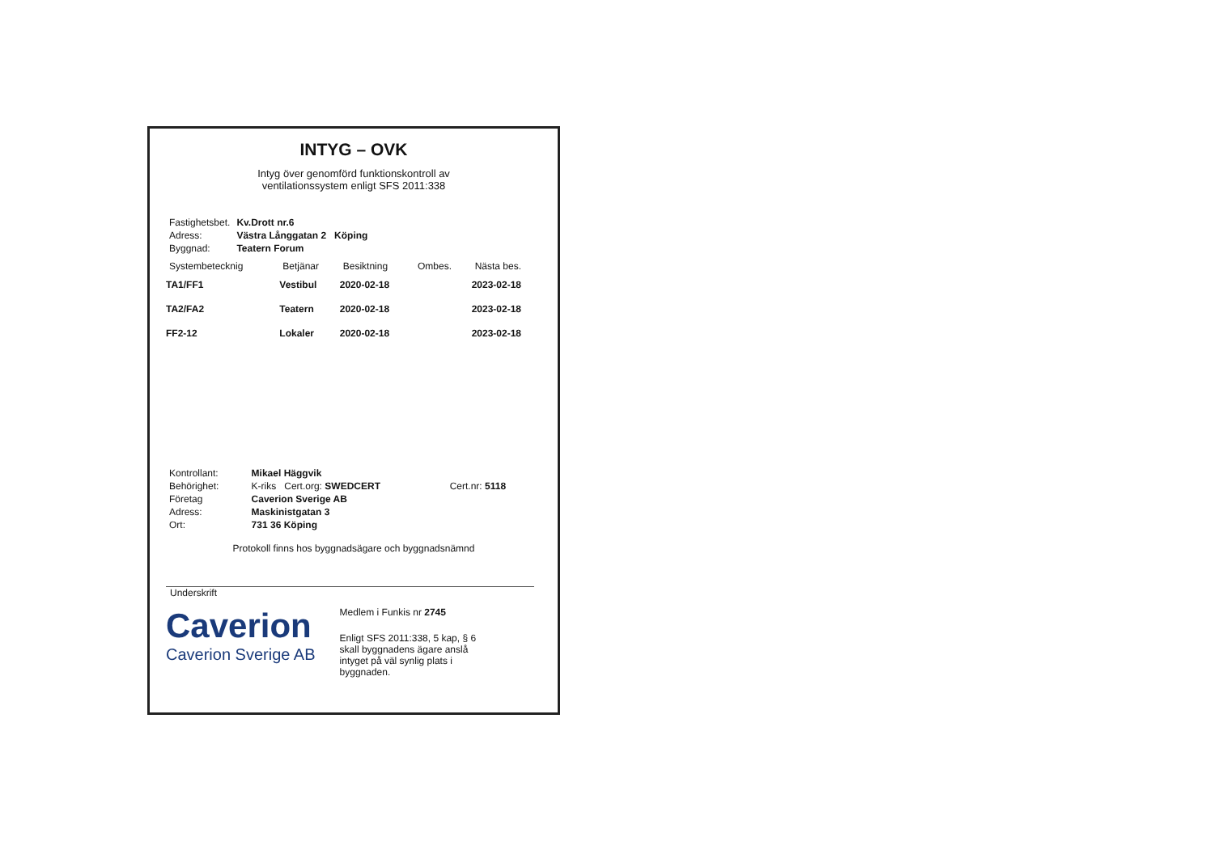INTYG – OVK
Intyg över genomförd funktionskontroll av
ventilationssystem enligt SFS 2011:338
| Fastighetsbet. | Kv.Drott nr.6 |
| Adress: | Västra Långgatan 2 Köping |
| Byggnad: | Teatern Forum |
| Systembetecknig | Betjänar | Besiktning | Ombes. | Nästa bes. |
| --- | --- | --- | --- | --- |
| TA1/FF1 | Vestibul | 2020-02-18 | | 2023-02-18 |
| TA2/FA2 | Teatern | 2020-02-18 | | 2023-02-18 |
| FF2-12 | Lokaler | 2020-02-18 | | 2023-02-18 |
| Kontrollant: | Mikael Häggvik | |
| Behörighet: | K-riks Cert.org: SWEDCERT | Cert.nr: 5118 |
| Företag | Caverion Sverige AB | |
| Adress: | Maskinistgatan 3 | |
| Ort: | 731 36 Köping | |
Protokoll finns hos byggnadsägare och byggnadsnämnd
Underskrift
Caverion
Caverion Sverige AB
Medlem i Funkis nr 2745
Enligt SFS 2011:338, 5 kap, § 6
skall byggnadens ägare anslå
intyget på väl synlig plats i
byggnaden.